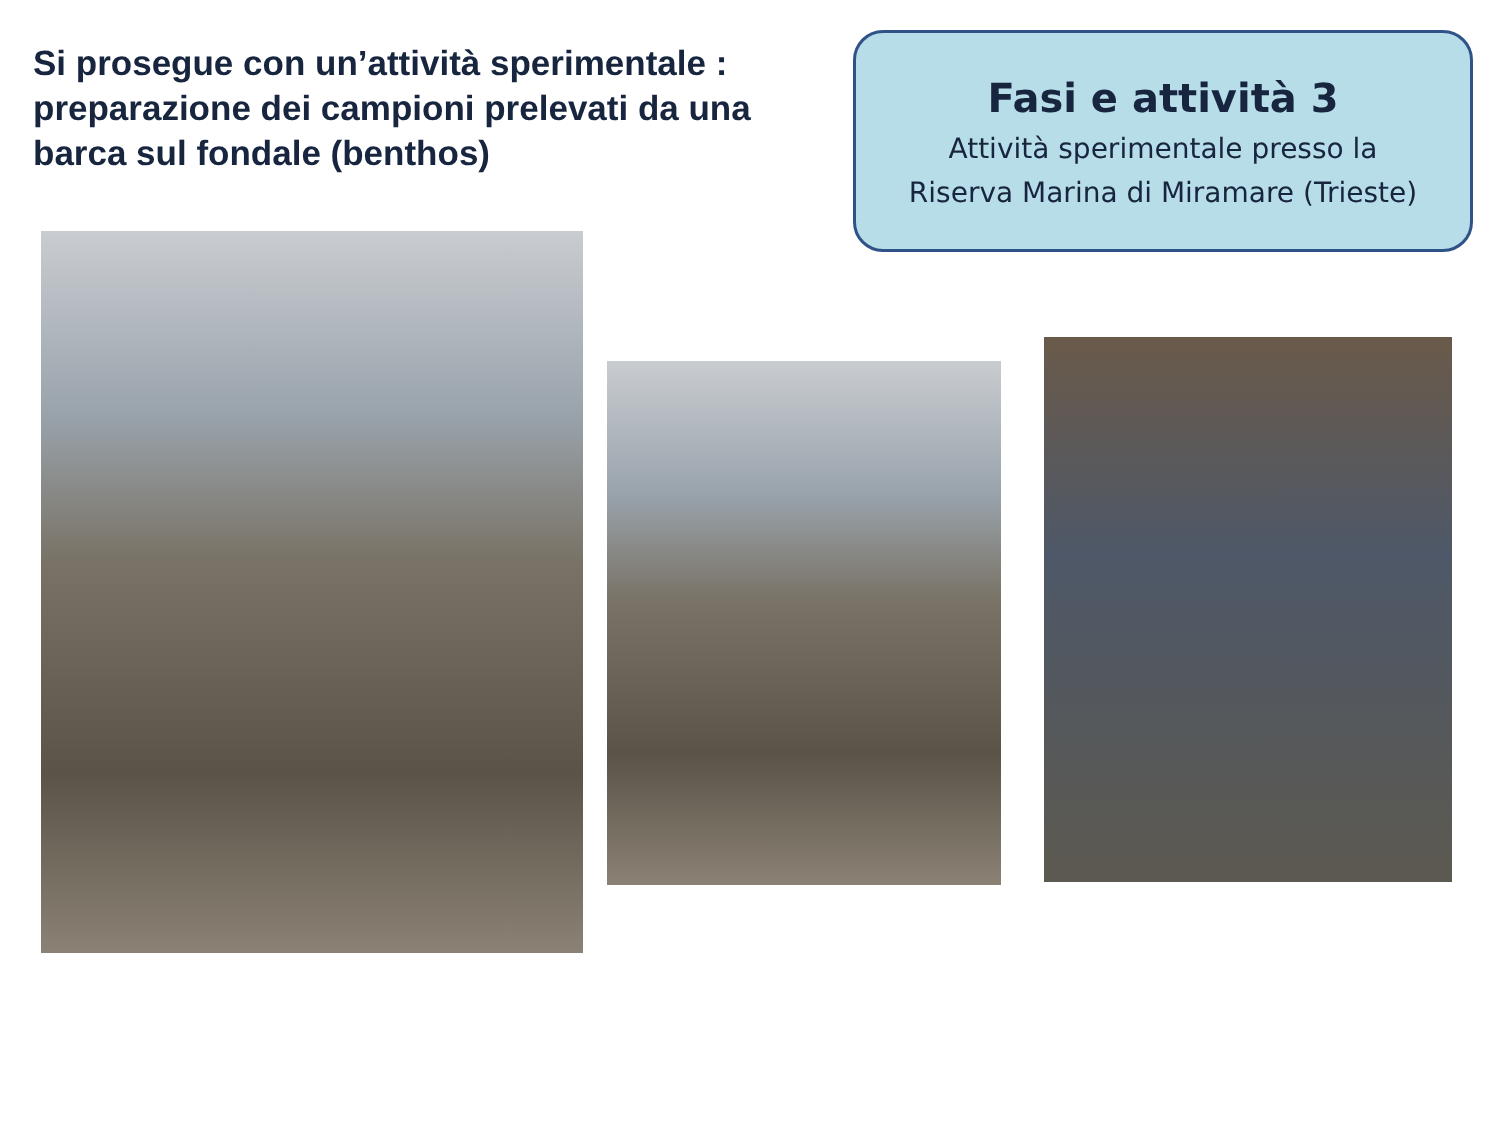Si prosegue con un’attività sperimentale : preparazione dei campioni prelevati da una barca sul fondale (benthos)
Fasi e attività 3
Attività sperimentale presso la
Riserva Marina di Miramare (Trieste)